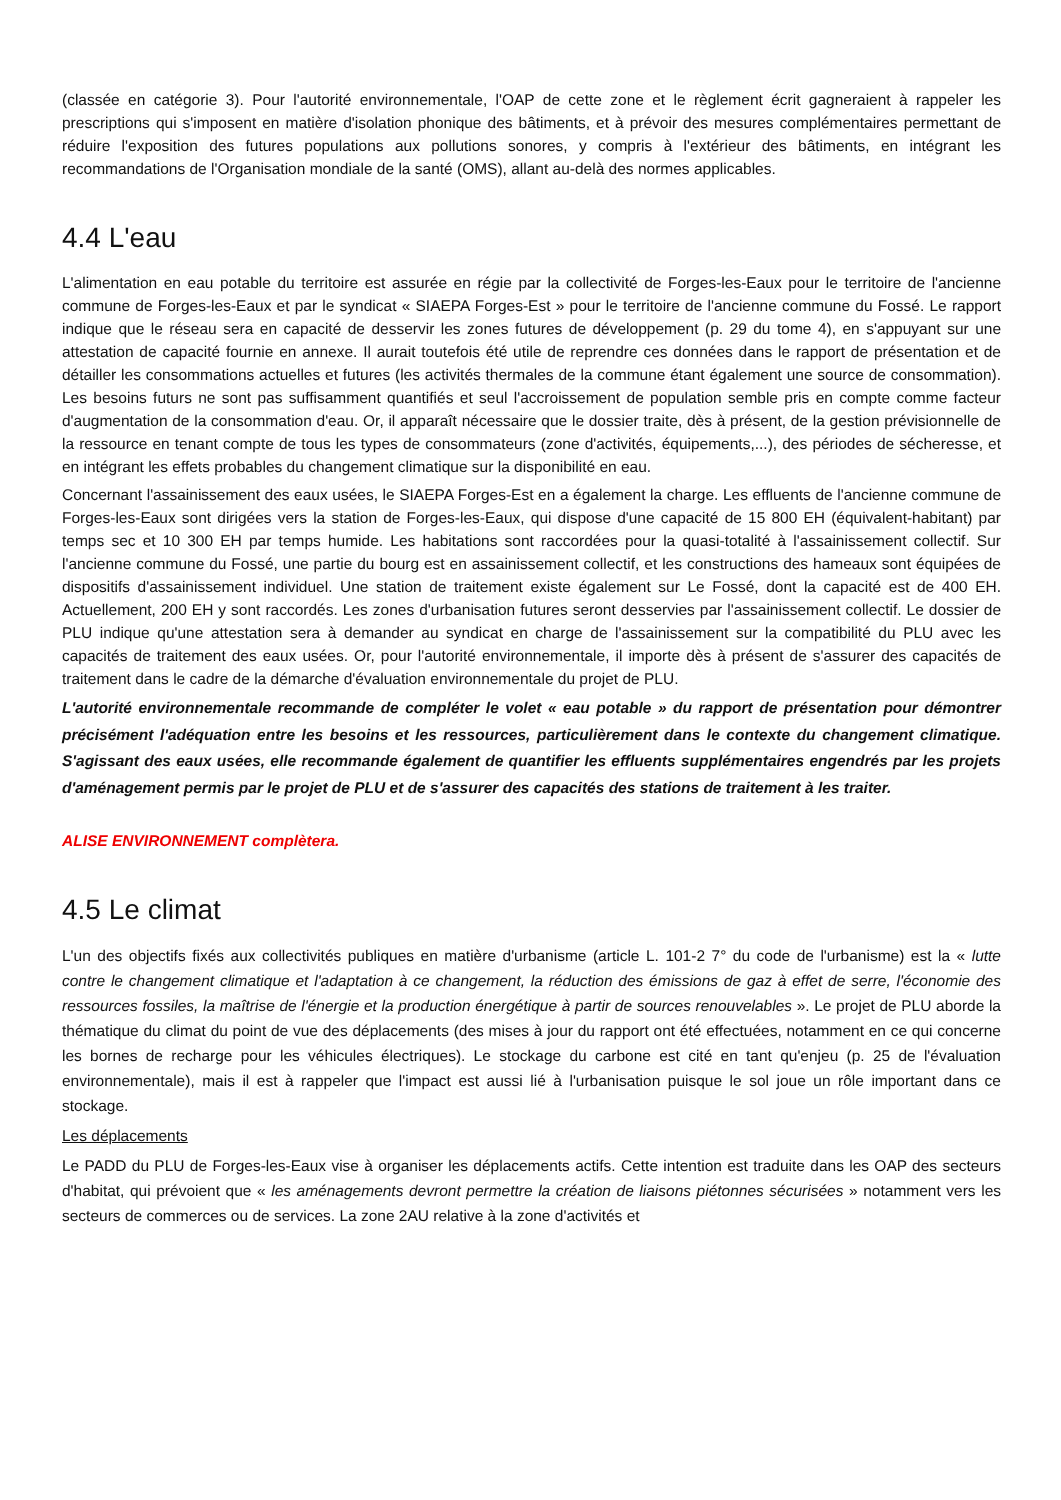(classée en catégorie 3). Pour l'autorité environnementale, l'OAP de cette zone et le règlement écrit gagneraient à rappeler les prescriptions qui s'imposent en matière d'isolation phonique des bâtiments, et à prévoir des mesures complémentaires permettant de réduire l'exposition des futures populations aux pollutions sonores, y compris à l'extérieur des bâtiments, en intégrant les recommandations de l'Organisation mondiale de la santé (OMS), allant au-delà des normes applicables.
4.4 L'eau
L'alimentation en eau potable du territoire est assurée en régie par la collectivité de Forges-les-Eaux pour le territoire de l'ancienne commune de Forges-les-Eaux et par le syndicat « SIAEPA Forges-Est » pour le territoire de l'ancienne commune du Fossé. Le rapport indique que le réseau sera en capacité de desservir les zones futures de développement (p. 29 du tome 4), en s'appuyant sur une attestation de capacité fournie en annexe. Il aurait toutefois été utile de reprendre ces données dans le rapport de présentation et de détailler les consommations actuelles et futures (les activités thermales de la commune étant également une source de consommation). Les besoins futurs ne sont pas suffisamment quantifiés et seul l'accroissement de population semble pris en compte comme facteur d'augmentation de la consommation d'eau. Or, il apparaît nécessaire que le dossier traite, dès à présent, de la gestion prévisionnelle de la ressource en tenant compte de tous les types de consommateurs (zone d'activités, équipements,...), des périodes de sécheresse, et en intégrant les effets probables du changement climatique sur la disponibilité en eau.
Concernant l'assainissement des eaux usées, le SIAEPA Forges-Est en a également la charge. Les effluents de l'ancienne commune de Forges-les-Eaux sont dirigées vers la station de Forges-les-Eaux, qui dispose d'une capacité de 15 800 EH (équivalent-habitant) par temps sec et 10 300 EH par temps humide. Les habitations sont raccordées pour la quasi-totalité à l'assainissement collectif. Sur l'ancienne commune du Fossé, une partie du bourg est en assainissement collectif, et les constructions des hameaux sont équipées de dispositifs d'assainissement individuel. Une station de traitement existe également sur Le Fossé, dont la capacité est de 400 EH. Actuellement, 200 EH y sont raccordés. Les zones d'urbanisation futures seront desservies par l'assainissement collectif. Le dossier de PLU indique qu'une attestation sera à demander au syndicat en charge de l'assainissement sur la compatibilité du PLU avec les capacités de traitement des eaux usées. Or, pour l'autorité environnementale, il importe dès à présent de s'assurer des capacités de traitement dans le cadre de la démarche d'évaluation environnementale du projet de PLU.
L'autorité environnementale recommande de compléter le volet « eau potable » du rapport de présentation pour démontrer précisément l'adéquation entre les besoins et les ressources, particulièrement dans le contexte du changement climatique. S'agissant des eaux usées, elle recommande également de quantifier les effluents supplémentaires engendrés par les projets d'aménagement permis par le projet de PLU et de s'assurer des capacités des stations de traitement à les traiter.
ALISE ENVIRONNEMENT complètera.
4.5 Le climat
L'un des objectifs fixés aux collectivités publiques en matière d'urbanisme (article L. 101-2 7° du code de l'urbanisme) est la « lutte contre le changement climatique et l'adaptation à ce changement, la réduction des émissions de gaz à effet de serre, l'économie des ressources fossiles, la maîtrise de l'énergie et la production énergétique à partir de sources renouvelables ». Le projet de PLU aborde la thématique du climat du point de vue des déplacements (des mises à jour du rapport ont été effectuées, notamment en ce qui concerne les bornes de recharge pour les véhicules électriques). Le stockage du carbone est cité en tant qu'enjeu (p. 25 de l'évaluation environnementale), mais il est à rappeler que l'impact est aussi lié à l'urbanisation puisque le sol joue un rôle important dans ce stockage.
Les déplacements
Le PADD du PLU de Forges-les-Eaux vise à organiser les déplacements actifs. Cette intention est traduite dans les OAP des secteurs d'habitat, qui prévoient que « les aménagements devront permettre la création de liaisons piétonnes sécurisées » notamment vers les secteurs de commerces ou de services. La zone 2AU relative à la zone d'activités et